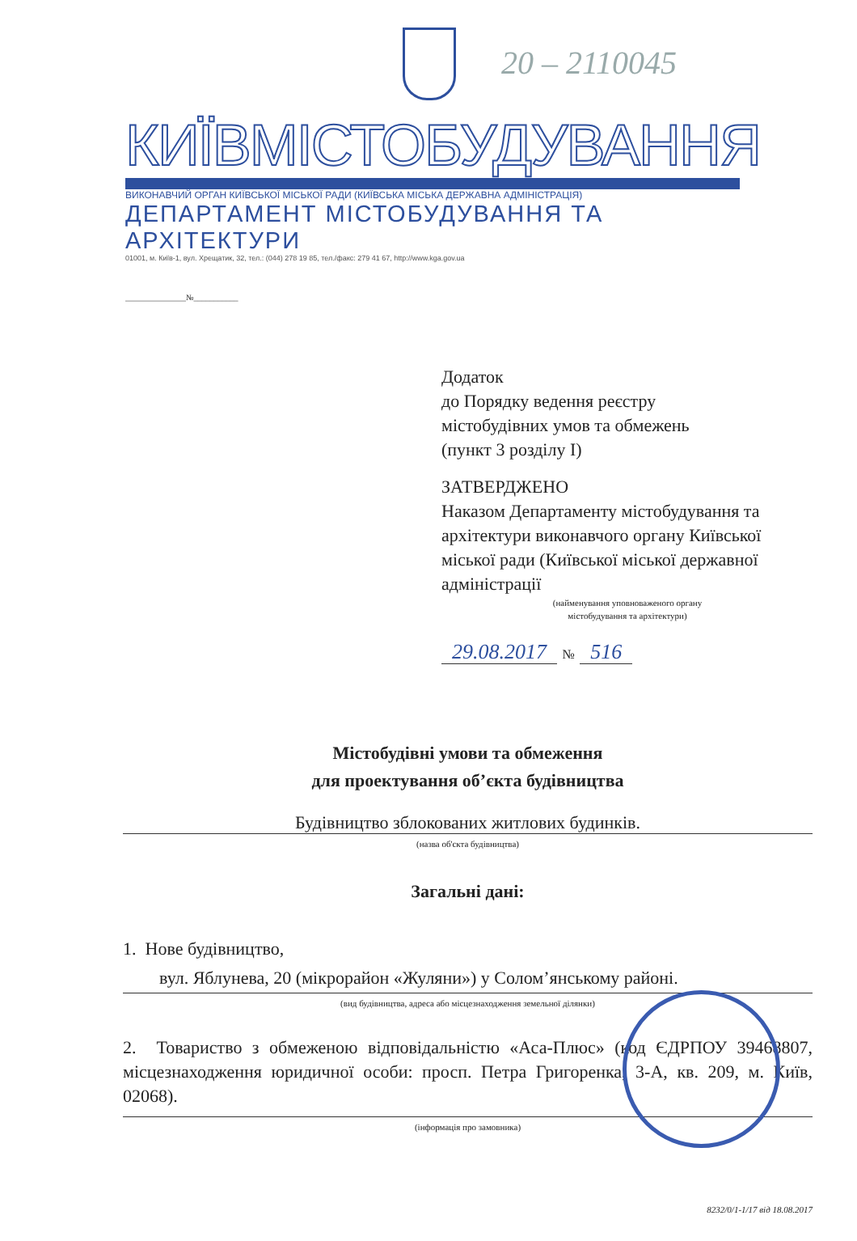20 – 2110045
КИЇВМІСТОБУДУВАННЯ
ВИКОНАВЧИЙ ОРГАН КИЇВСЬКОЇ МІСЬКОЇ РАДИ (КИЇВСЬКА МІСЬКА ДЕРЖАВНА АДМІНІСТРАЦІЯ)
ДЕПАРТАМЕНТ МІСТОБУДУВАННЯ ТА АРХІТЕКТУРИ
01001, м. Київ-1, вул. Хрещатик, 32, тел.: (044) 278 19 85, тел./факс: 279 41 67, http://www.kga.gov.ua
_______________№___________
Додаток
до Порядку ведення реєстру
містобудівних умов та обмежень
(пункт 3 розділу І)
ЗАТВЕРДЖЕНО
Наказом Департаменту містобудування та архітектури виконавчого органу Київської міської ради (Київської міської державної адміністрації
(найменування уповноваженого органу
містобудування та архітектури)
29.08.2017 № 516
Містобудівні умови та обмеження
для проектування об’єкта будівництва
Будівництво зблокованих житлових будинків.
(назва об'єкта будівництва)
Загальні дані:
1. Нове будівництво,
вул. Яблунева, 20 (мікрорайон «Жуляни») у Солом’янському районі.
(вид будівництва, адреса або місцезнаходження земельної ділянки)
2. Товариство з обмеженою відповідальністю «Аса-Плюс» (код ЄДРПОУ 39468807, місцезнаходження юридичної особи: просп. Петра Григоренка, 3-А, кв. 209, м. Київ, 02068).
(інформація про замовника)
8232/0/1-1/17 від 18.08.2017